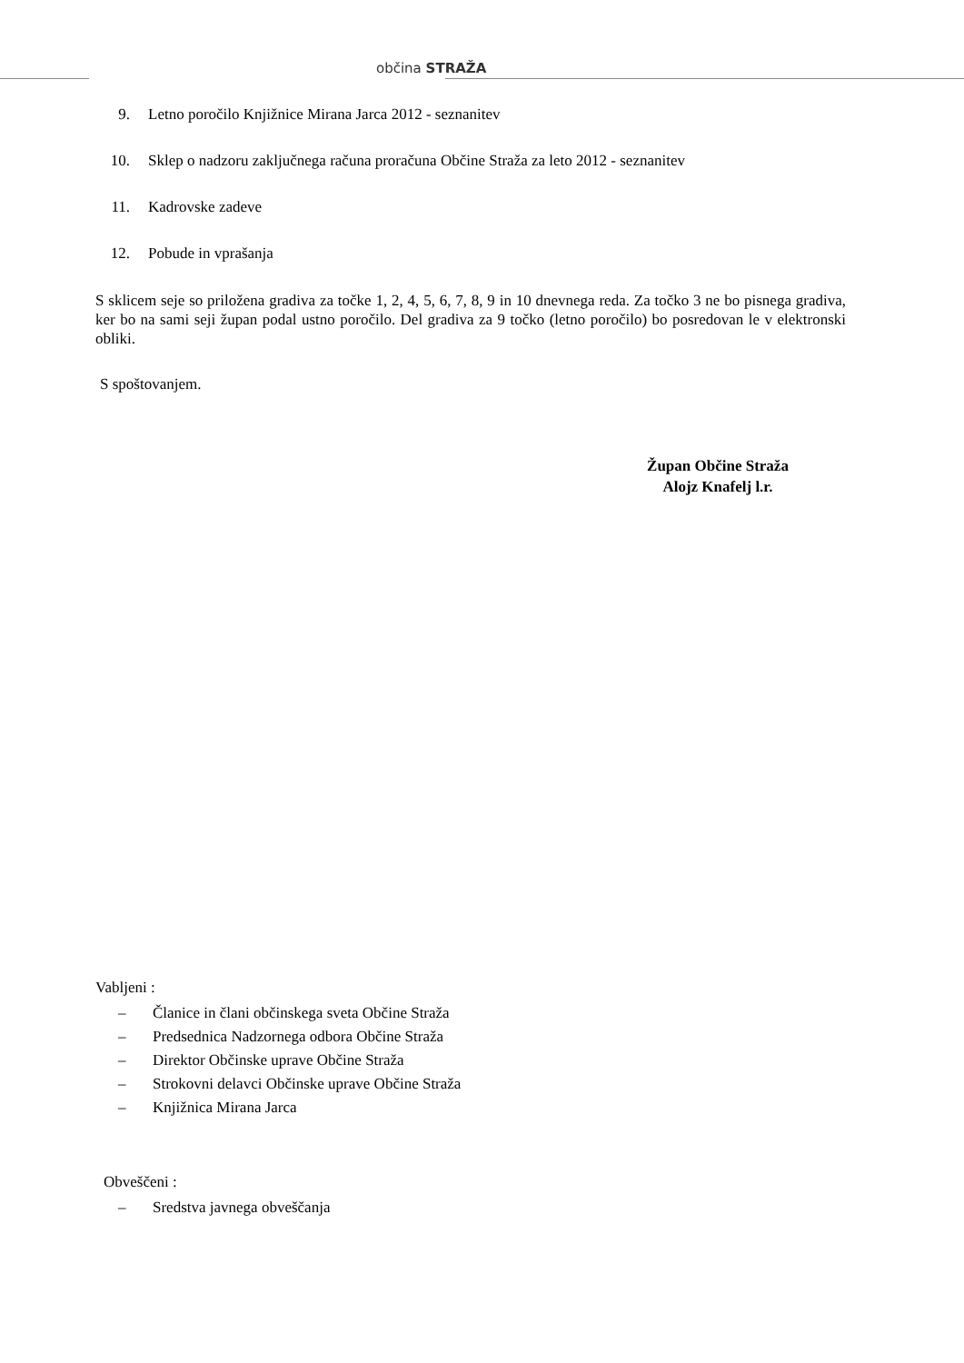občina STRAŽA
9. Letno poročilo Knjižnice Mirana Jarca 2012 - seznanitev
10. Sklep o nadzoru zaključnega računa proračuna Občine Straža za leto 2012 - seznanitev
11. Kadrovske zadeve
12. Pobude in vprašanja
S sklicem seje so priložena gradiva za točke 1, 2, 4, 5, 6, 7, 8, 9 in 10 dnevnega reda. Za točko 3 ne bo pisnega gradiva, ker bo na sami seji župan podal ustno poročilo. Del gradiva za 9 točko (letno poročilo) bo posredovan le v elektronski obliki.
S spoštovanjem.
Župan Občine Straža
Alojz Knafelj l.r.
Vabljeni :
– Članice in člani občinskega sveta Občine Straža
– Predsednica Nadzornega odbora Občine Straža
– Direktor Občinske uprave Občine Straža
– Strokovni delavci Občinske uprave Občine Straža
– Knjižnica Mirana Jarca
Obveščeni :
– Sredstva javnega obveščanja